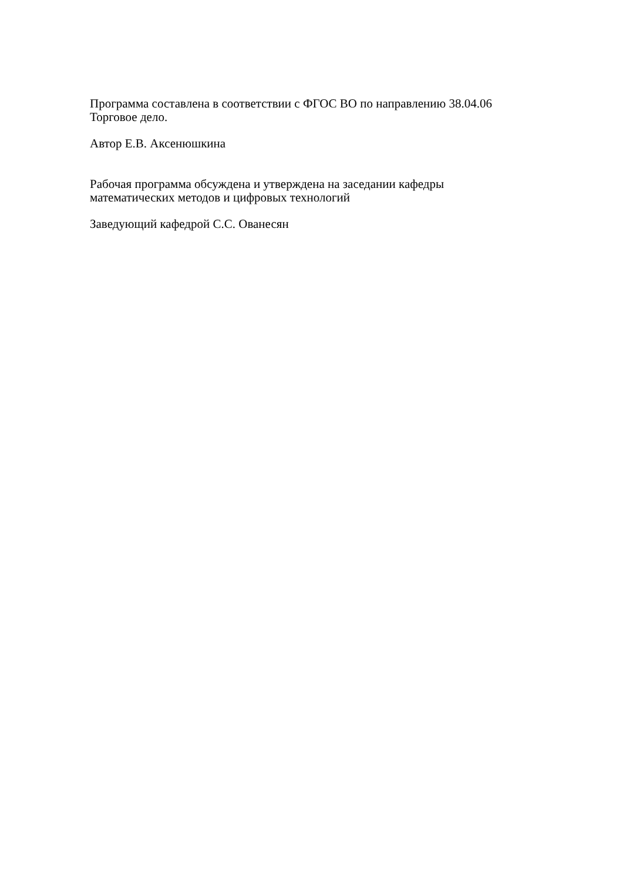Программа составлена в соответствии с ФГОС ВО по направлению 38.04.06
Торговое дело.
Автор Е.В. Аксенюшкина
Рабочая программа обсуждена и утверждена на заседании кафедры
математических методов и цифровых технологий
Заведующий кафедрой С.С. Ованесян